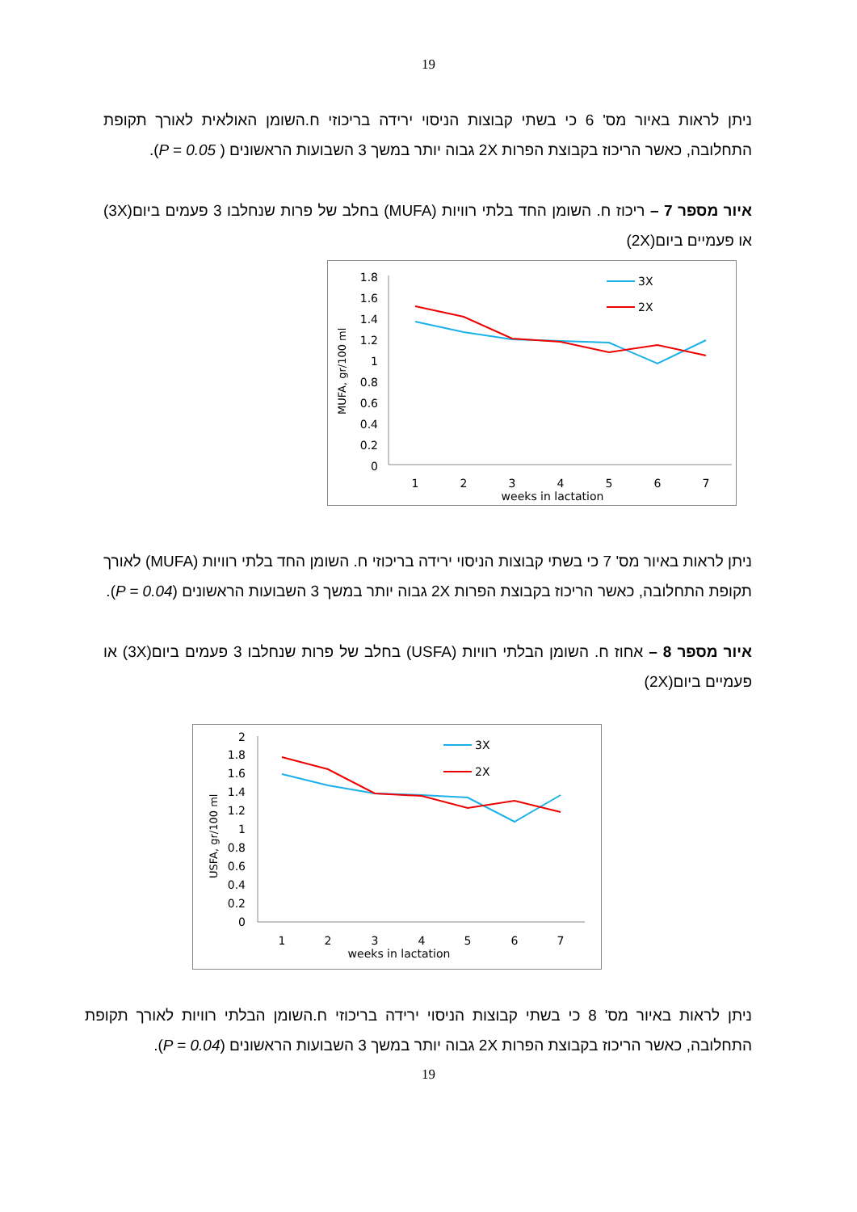19
ניתן לראות באיור מס' 6 כי בשתי קבוצות הניסוי ירידה בריכוזי ח.השומן האולאית לאורך תקופת התחלובה, כאשר הריכוז בקבוצת הפרות 2X גבוה יותר במשך 3 השבועות הראשונים ( P = 0.05).
איור מספר 7 – ריכוז ח. השומן החד בלתי רוויות (MUFA) בחלב של פרות שנחלבו 3 פעמים ביום(3X) או פעמיים ביום(2X)
MUFA, gr/100 ml
1.8
1.6
1.4
1.2
1
0.8
0.6
0.4
0.2
0
1
2
3
4
5
6
7
weeks in lactation
3X
2X
ניתן לראות באיור מס' 7 כי בשתי קבוצות הניסוי ירידה בריכוזי ח. השומן החד בלתי רוויות (MUFA) לאורך תקופת התחלובה, כאשר הריכוז בקבוצת הפרות 2X גבוה יותר במשך 3 השבועות הראשונים (P = 0.04).
איור מספר 8 – אחוז ח. השומן הבלתי רוויות (USFA) בחלב של פרות שנחלבו 3 פעמים ביום(3X) או פעמיים ביום(2X)
USFA, gr/100 ml
2
1.8
1.6
1.4
1.2
1
0.8
0.6
0.4
0.2
0
1
2
3
4
5
6
7
weeks in lactation
3X
2X
ניתן לראות באיור מס' 8 כי בשתי קבוצות הניסוי ירידה בריכוזי ח.השומן הבלתי רוויות לאורך תקופת התחלובה, כאשר הריכוז בקבוצת הפרות 2X גבוה יותר במשך 3 השבועות הראשונים (P = 0.04).
19